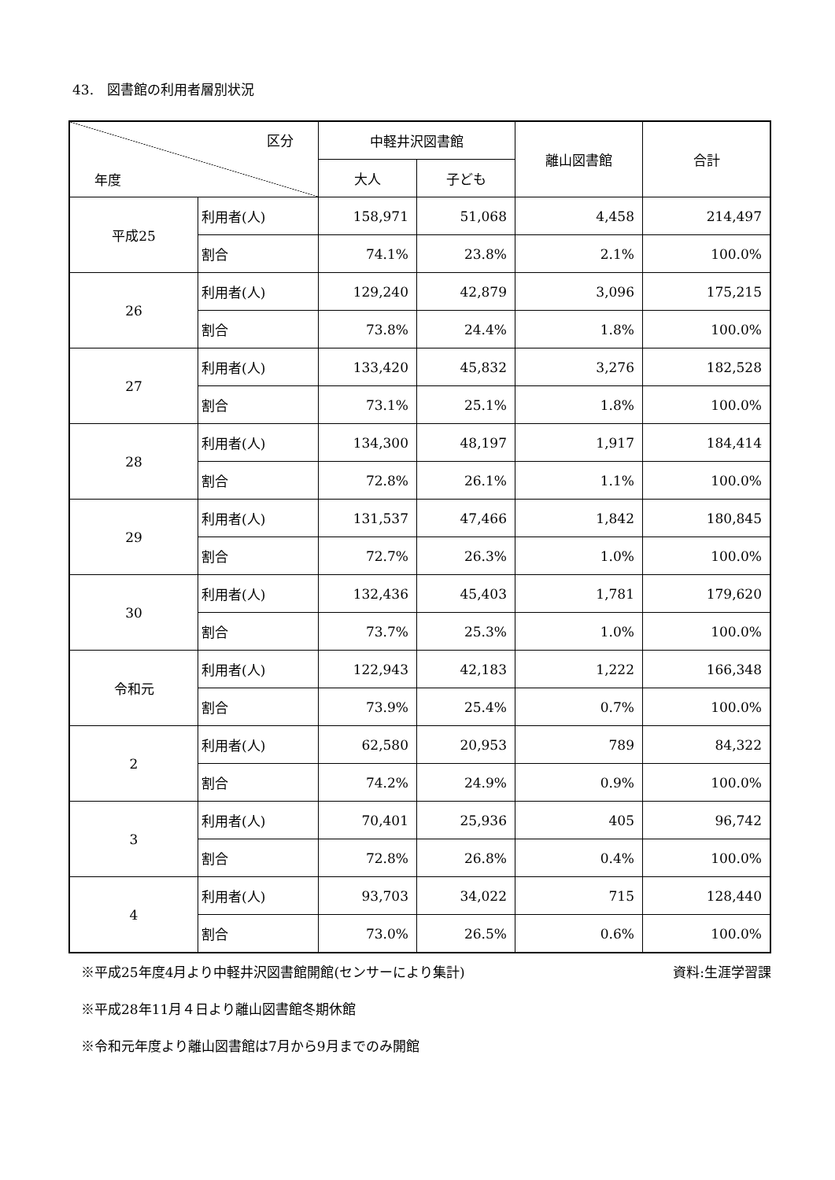43.　図書館の利用者層別状況
| 区分 年度 | | 中軽井沢図書館 | | 離山図書館 | 合計 |
| --- | --- | --- | --- | --- | --- |
| | | 大人 | 子ども | | |
| 平成25 | 利用者(人) | 158,971 | 51,068 | 4,458 | 214,497 |
| | 割合 | 74.1% | 23.8% | 2.1% | 100.0% |
| 26 | 利用者(人) | 129,240 | 42,879 | 3,096 | 175,215 |
| | 割合 | 73.8% | 24.4% | 1.8% | 100.0% |
| 27 | 利用者(人) | 133,420 | 45,832 | 3,276 | 182,528 |
| | 割合 | 73.1% | 25.1% | 1.8% | 100.0% |
| 28 | 利用者(人) | 134,300 | 48,197 | 1,917 | 184,414 |
| | 割合 | 72.8% | 26.1% | 1.1% | 100.0% |
| 29 | 利用者(人) | 131,537 | 47,466 | 1,842 | 180,845 |
| | 割合 | 72.7% | 26.3% | 1.0% | 100.0% |
| 30 | 利用者(人) | 132,436 | 45,403 | 1,781 | 179,620 |
| | 割合 | 73.7% | 25.3% | 1.0% | 100.0% |
| 令和元 | 利用者(人) | 122,943 | 42,183 | 1,222 | 166,348 |
| | 割合 | 73.9% | 25.4% | 0.7% | 100.0% |
| 2 | 利用者(人) | 62,580 | 20,953 | 789 | 84,322 |
| | 割合 | 74.2% | 24.9% | 0.9% | 100.0% |
| 3 | 利用者(人) | 70,401 | 25,936 | 405 | 96,742 |
| | 割合 | 72.8% | 26.8% | 0.4% | 100.0% |
| 4 | 利用者(人) | 93,703 | 34,022 | 715 | 128,440 |
| | 割合 | 73.0% | 26.5% | 0.6% | 100.0% |
※平成25年度4月より中軽井沢図書館開館(センサーにより集計) 資料:生涯学習課
※平成28年11月４日より離山図書館冬期休館
※令和元年度より離山図書館は7月から9月までのみ開館